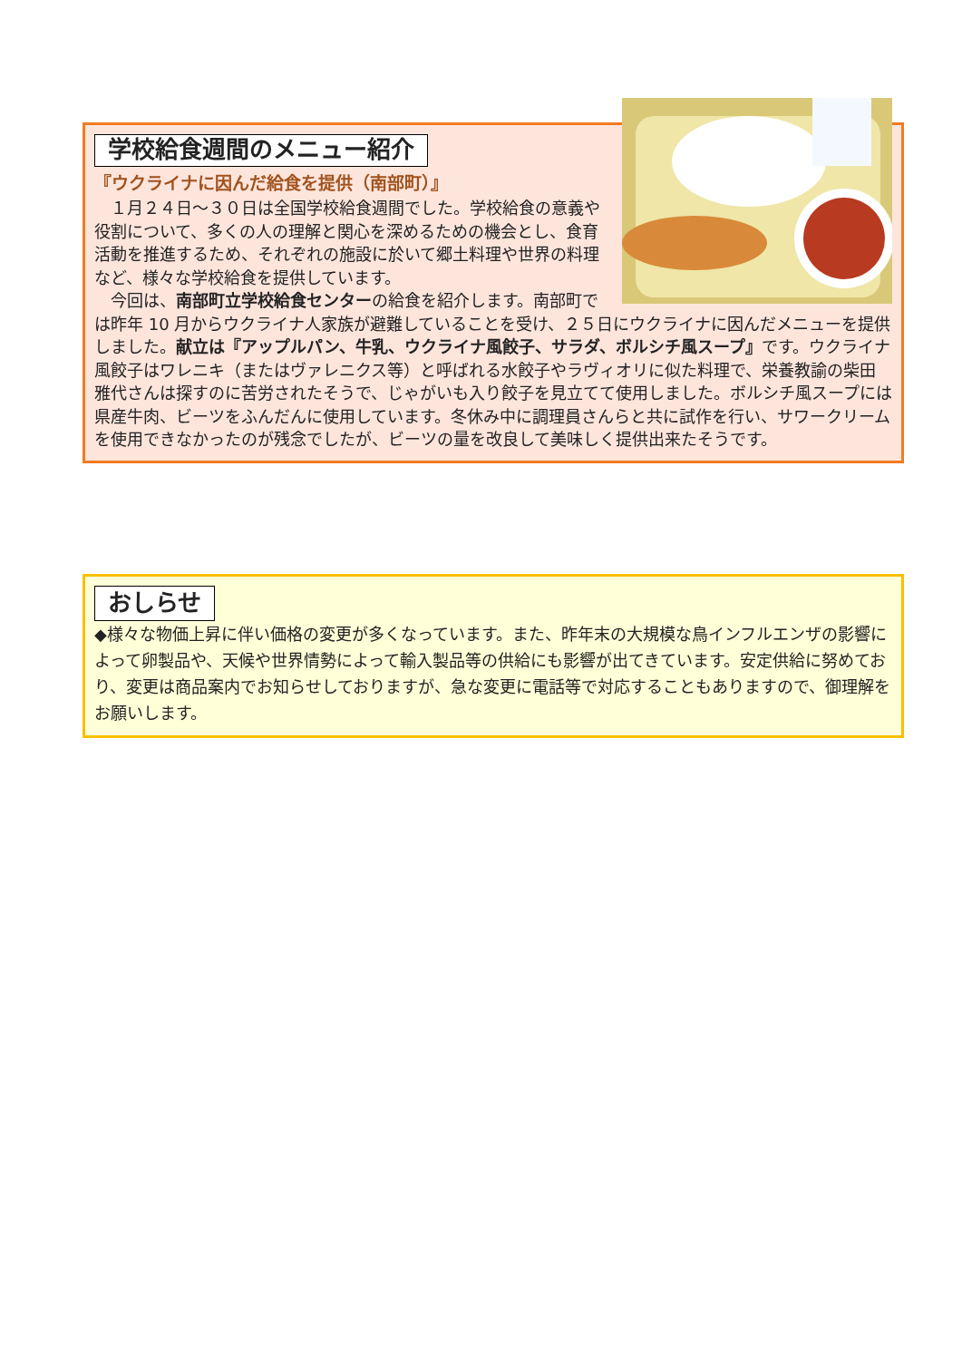学校給食週間のメニュー紹介
『ウクライナに因んだ給食を提供（南部町）』
　１月２４日～３０日は全国学校給食週間でした。学校給食の意義や役割について、多くの人の理解と関心を深めるための機会とし、食育活動を推進するため、それぞれの施設に於いて郷土料理や世界の料理など、様々な学校給食を提供しています。
　今回は、南部町立学校給食センターの給食を紹介します。南部町では昨年 10 月からウクライナ人家族が避難していることを受け、２５日にウクライナに因んだメニューを提供しました。献立は『アップルパン、牛乳、ウクライナ風餃子、サラダ、ボルシチ風スープ』です。ウクライナ風餃子はワレニキ（またはヴァレニクス等）と呼ばれる水餃子やラヴィオリに似た料理で、栄養教諭の柴田 雅代さんは探すのに苦労されたそうで、じゃがいも入り餃子を見立てて使用しました。ボルシチ風スープには県産牛肉、ビーツをふんだんに使用しています。冬休み中に調理員さんらと共に試作を行い、サワークリームを使用できなかったのが残念でしたが、ビーツの量を改良して美味しく提供出来たそうです。
おしらせ
◆様々な物価上昇に伴い価格の変更が多くなっています。また、昨年末の大規模な鳥インフルエンザの影響によって卵製品や、天候や世界情勢によって輸入製品等の供給にも影響が出てきています。安定供給に努めており、変更は商品案内でお知らせしておりますが、急な変更に電話等で対応することもありますので、御理解をお願いします。